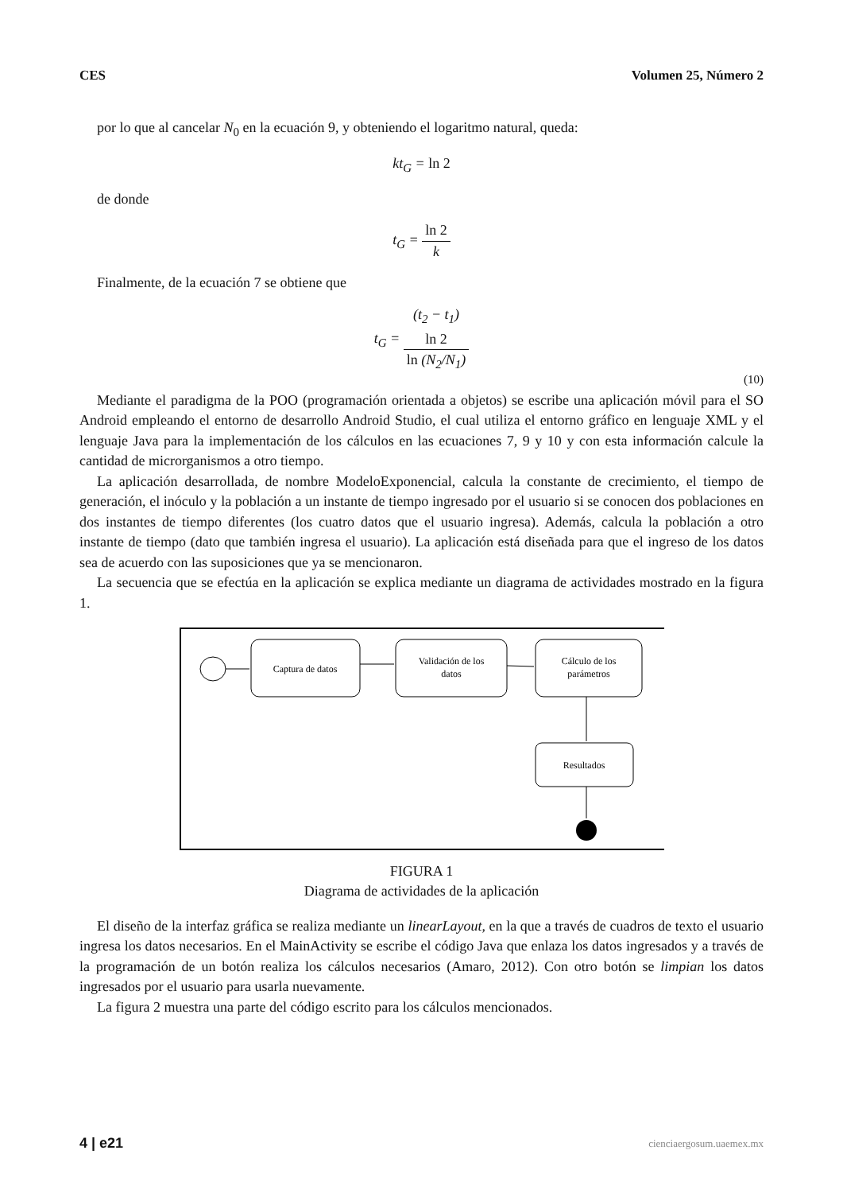CES Volumen 25, Número 2
por lo que al cancelar N<sub>0</sub> en la ecuación 9, y obteniendo el logaritmo natural, queda:
kt<sub>G</sub> = ln 2
de donde
t<sub>G</sub> = ln 2 k
Finalmente, de la ecuación 7 se obtiene que
t<sub>G</sub> = (t<sub>2</sub> − t<sub>1</sub>)
ln 2 ln (N<sub>2</sub>/N<sub>1</sub>)
(10)
Mediante el paradigma de la POO (programación orientada a objetos) se escribe una aplicación móvil para el SO Android empleando el entorno de desarrollo Android Studio, el cual utiliza el entorno gráfico en lenguaje XML y el lenguaje Java para la implementación de los cálculos en las ecuaciones 7, 9 y 10 y con esta información calcule la cantidad de microrganismos a otro tiempo.
La aplicación desarrollada, de nombre ModeloExponencial, calcula la constante de crecimiento, el tiempo de generación, el inóculo y la población a un instante de tiempo ingresado por el usuario si se conocen dos poblaciones en dos instantes de tiempo diferentes (los cuatro datos que el usuario ingresa). Además, calcula la población a otro instante de tiempo (dato que también ingresa el usuario). La aplicación está diseñada para que el ingreso de los datos sea de acuerdo con las suposiciones que ya se mencionaron.
La secuencia que se efectúa en la aplicación se explica mediante un diagrama de actividades mostrado en la figura 1.
Captura de datos
Validación de los
datos
Cálculo de los
parámetros
Resultados
FIGURA 1
Diagrama de actividades de la aplicación
El diseño de la interfaz gráfica se realiza mediante un linearLayout, en la que a través de cuadros de texto el usuario ingresa los datos necesarios. En el MainActivity se escribe el código Java que enlaza los datos ingresados y a través de la programación de un botón realiza los cálculos necesarios (Amaro, 2012). Con otro botón se limpian los datos ingresados por el usuario para usarla nuevamente.
La figura 2 muestra una parte del código escrito para los cálculos mencionados.
4 | e21 cienciaergosum.uaemex.mx